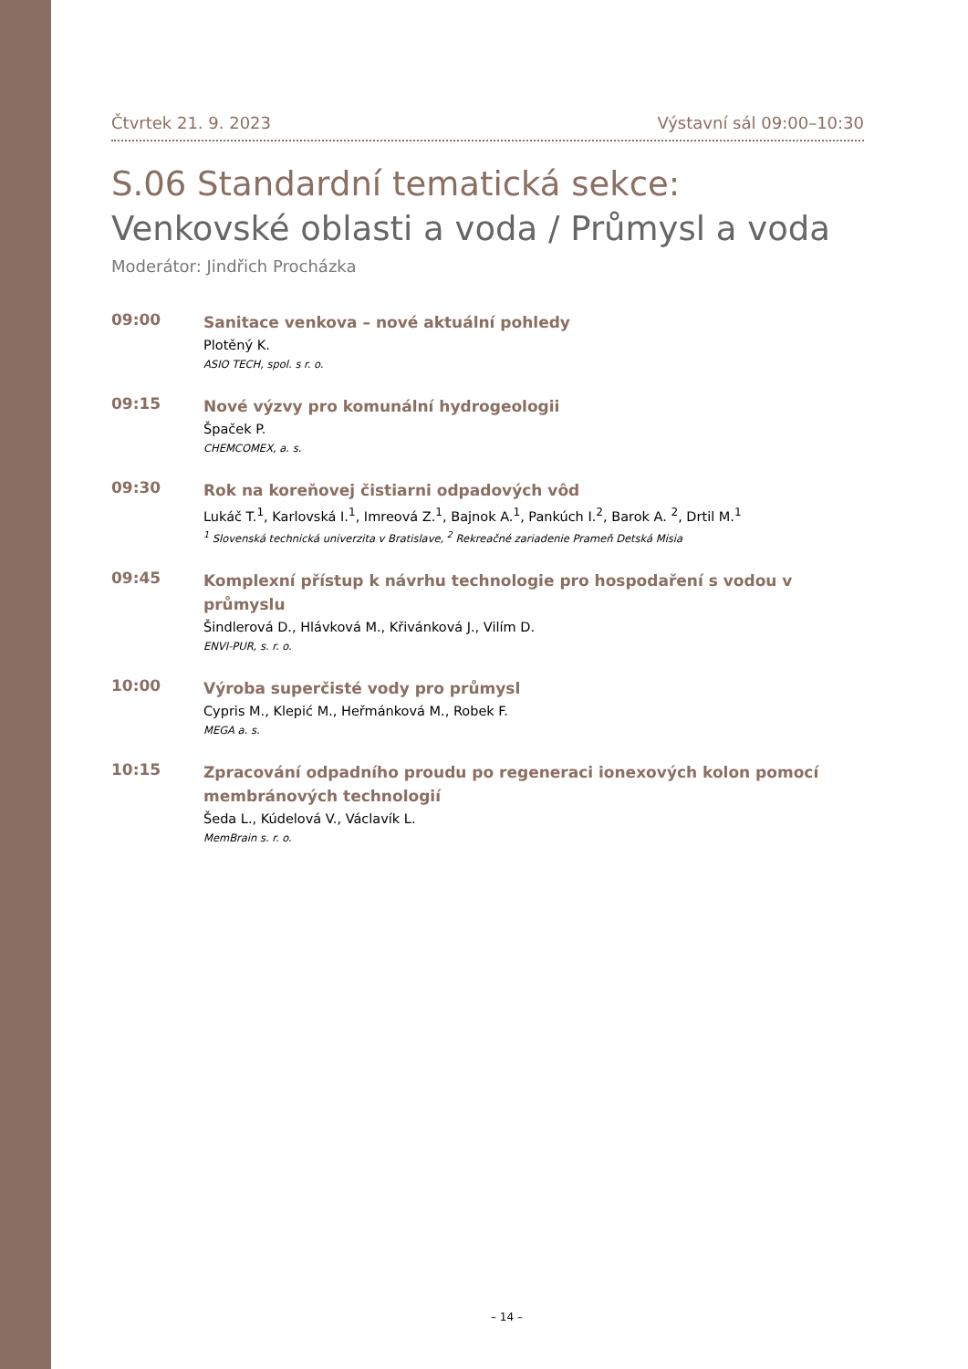Čtvrtek 21. 9. 2023 Výstavní sál 09:00–10:30
S.06 Standardní tematická sekce:
Venkovské oblasti a voda / Průmysl a voda
Moderátor: Jindřich Procházka
09:00
Sanitace venkova – nové aktuální pohledy
Plotěný K.
ASIO TECH, spol. s r. o.
09:15
Nové výzvy pro komunální hydrogeologii
Špaček P.
CHEMCOMEX, a. s.
09:30
Rok na koreňovej čistiarni odpadových vôd
Lukáč T.<sup>1</sup>, Karlovská I.<sup>1</sup>, Imreová Z.<sup>1</sup>, Bajnok A.<sup>1</sup>, Pankúch I.<sup>2</sup>, Barok A. <sup>2</sup>, Drtil M.<sup>1</sup>
<sup>1</sup> Slovenská technická univerzita v Bratislave, <sup>2</sup> Rekreačné zariadenie Prameň Detská Misia
09:45
Komplexní přístup k návrhu technologie pro hospodaření s vodou v průmyslu
Šindlerová D., Hlávková M., Křivánková J., Vilím D.
ENVI-PUR, s. r. o.
10:00
Výroba superčisté vody pro průmysl
Cypris M., Klepić M., Heřmánková M., Robek F.
MEGA a. s.
10:15
Zpracování odpadního proudu po regeneraci ionexových kolon pomocí membránových technologií
Šeda L., Kúdelová V., Václavík L.
MemBrain s. r. o.
– 14 –